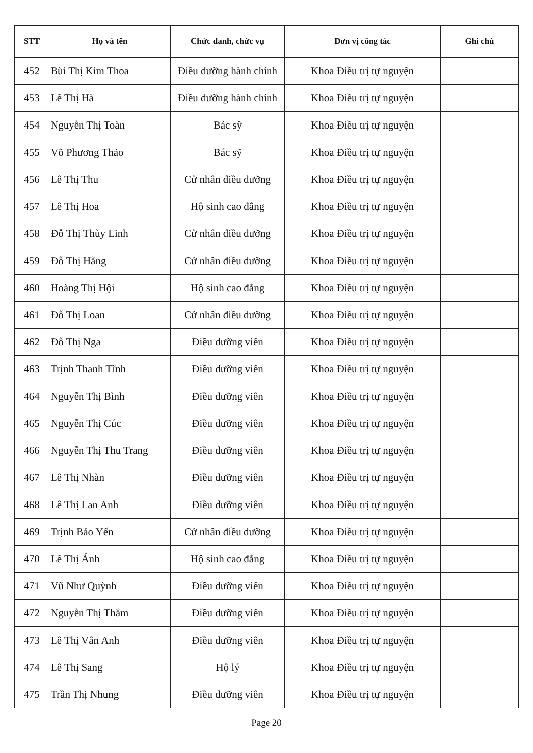| STT | Họ và tên | Chức danh, chức vụ | Đơn vị công tác | Ghi chú |
| --- | --- | --- | --- | --- |
| 452 | Bùi Thị Kim Thoa | Điều dưỡng hành chính | Khoa Điều trị tự nguyện | |
| 453 | Lê Thị Hà | Điều dưỡng hành chính | Khoa Điều trị tự nguyện | |
| 454 | Nguyễn Thị Toàn | Bác sỹ | Khoa Điều trị tự nguyện | |
| 455 | Võ Phương Thảo | Bác sỹ | Khoa Điều trị tự nguyện | |
| 456 | Lê Thị Thu | Cử nhân điều dưỡng | Khoa Điều trị tự nguyện | |
| 457 | Lê Thị Hoa | Hộ sinh cao đẳng | Khoa Điều trị tự nguyện | |
| 458 | Đỗ Thị Thùy Linh | Cử nhân điều dưỡng | Khoa Điều trị tự nguyện | |
| 459 | Đỗ Thị Hằng | Cử nhân điều dưỡng | Khoa Điều trị tự nguyện | |
| 460 | Hoàng Thị Hội | Hộ sinh cao đẳng | Khoa Điều trị tự nguyện | |
| 461 | Đỗ Thị Loan | Cử nhân điều dưỡng | Khoa Điều trị tự nguyện | |
| 462 | Đỗ Thị Nga | Điều dưỡng viên | Khoa Điều trị tự nguyện | |
| 463 | Trịnh Thanh Tĩnh | Điều dưỡng viên | Khoa Điều trị tự nguyện | |
| 464 | Nguyễn Thị Bình | Điều dưỡng viên | Khoa Điều trị tự nguyện | |
| 465 | Nguyễn Thị Cúc | Điều dưỡng viên | Khoa Điều trị tự nguyện | |
| 466 | Nguyễn Thị Thu Trang | Điều dưỡng viên | Khoa Điều trị tự nguyện | |
| 467 | Lê Thị Nhàn | Điều dưỡng viên | Khoa Điều trị tự nguyện | |
| 468 | Lê Thị Lan Anh | Điều dưỡng viên | Khoa Điều trị tự nguyện | |
| 469 | Trịnh Bảo Yến | Cử nhân điều dưỡng | Khoa Điều trị tự nguyện | |
| 470 | Lê Thị Ánh | Hộ sinh cao đẳng | Khoa Điều trị tự nguyện | |
| 471 | Vũ Như Quỳnh | Điều dưỡng viên | Khoa Điều trị tự nguyện | |
| 472 | Nguyễn Thị Thắm | Điều dưỡng viên | Khoa Điều trị tự nguyện | |
| 473 | Lê Thị Vân Anh | Điều dưỡng viên | Khoa Điều trị tự nguyện | |
| 474 | Lê Thị Sang | Hộ lý | Khoa Điều trị tự nguyện | |
| 475 | Trần Thị Nhung | Điều dưỡng viên | Khoa Điều trị tự nguyện | |
Page 20